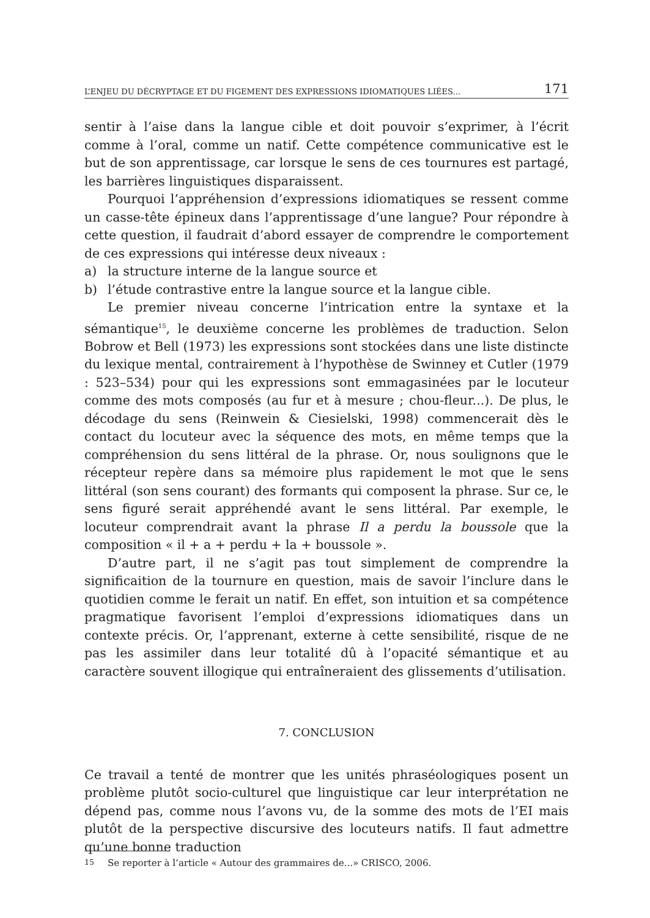L’ENJEU DU DÉCRYPTAGE ET DU FIGEMENT DES EXPRESSIONS IDIOMATIQUES LIÉES... 171
sentir à l’aise dans la langue cible et doit pouvoir s’exprimer, à l’écrit comme à l’oral, comme un natif. Cette compétence communicative est le but de son apprentissage, car lorsque le sens de ces tournures est partagé, les barrières linguistiques disparaissent.
Pourquoi l’appréhension d’expressions idiomatiques se ressent comme un casse-tête épineux dans l’apprentissage d’une langue? Pour répondre à cette question, il faudrait d’abord essayer de comprendre le comportement de ces expressions qui intéresse deux niveaux :
a) la structure interne de la langue source et
b) l’étude contrastive entre la langue source et la langue cible.
Le premier niveau concerne l’intrication entre la syntaxe et la sémantique<sup>15</sup>, le deuxième concerne les problèmes de traduction. Selon Bobrow et Bell (1973) les expressions sont stockées dans une liste distincte du lexique mental, contrairement à l’hypothèse de Swinney et Cutler (1979 : 523–534) pour qui les expressions sont emmagasinées par le locuteur comme des mots composés (au fur et à mesure ; chou-fleur...). De plus, le décodage du sens (Reinwein & Ciesielski, 1998) commencerait dès le contact du locuteur avec la séquence des mots, en même temps que la compréhension du sens littéral de la phrase. Or, nous soulignons que le récepteur repère dans sa mémoire plus rapidement le mot que le sens littéral (son sens courant) des formants qui composent la phrase. Sur ce, le sens figuré serait appréhendé avant le sens littéral. Par exemple, le locuteur comprendrait avant la phrase Il a perdu la boussole que la composition « il + a + perdu + la + boussole ».
D’autre part, il ne s’agit pas tout simplement de comprendre la significaition de la tournure en question, mais de savoir l’inclure dans le quotidien comme le ferait un natif. En effet, son intuition et sa compétence pragmatique favorisent l’emploi d’expressions idiomatiques dans un contexte précis. Or, l’apprenant, externe à cette sensibilité, risque de ne pas les assimiler dans leur totalité dû à l’opacité sémantique et au caractère souvent illogique qui entraîneraient des glissements d’utilisation.
7. CONCLUSION
Ce travail a tenté de montrer que les unités phraséologiques posent un problème plutôt socio-culturel que linguistique car leur interprétation ne dépend pas, comme nous l’avons vu, de la somme des mots de l’EI mais plutôt de la perspective discursive des locuteurs natifs. Il faut admettre qu’une bonne traduction
<sup>15</sup> Se reporter à l’article « Autour des grammaires de...» CRISCO, 2006.